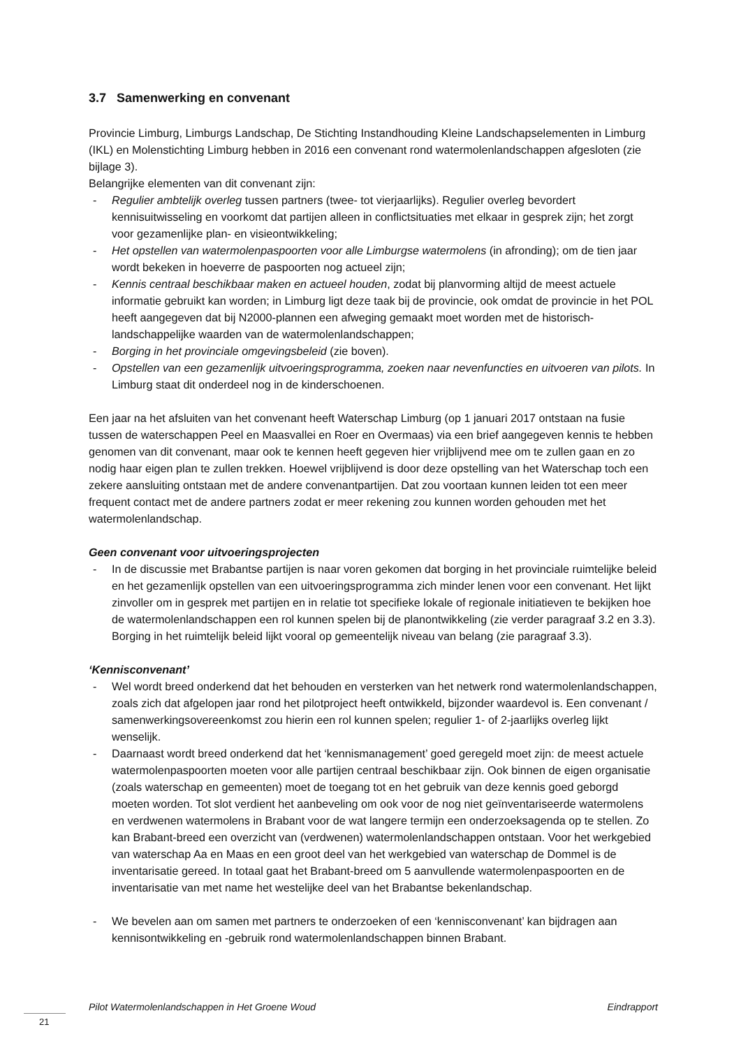3.7 Samenwerking en convenant
Provincie Limburg, Limburgs Landschap, De Stichting Instandhouding Kleine Landschapselementen in Limburg (IKL) en Molenstichting Limburg hebben in 2016 een convenant rond watermolenlandschappen afgesloten (zie bijlage 3).
Belangrijke elementen van dit convenant zijn:
- Regulier ambtelijk overleg tussen partners (twee- tot vierjaarlijks). Regulier overleg bevordert kennisuitwisseling en voorkomt dat partijen alleen in conflictsituaties met elkaar in gesprek zijn; het zorgt voor gezamenlijke plan- en visieontwikkeling;
- Het opstellen van watermolenpaspoorten voor alle Limburgse watermolens (in afronding); om de tien jaar wordt bekeken in hoeverre de paspoorten nog actueel zijn;
- Kennis centraal beschikbaar maken en actueel houden, zodat bij planvorming altijd de meest actuele informatie gebruikt kan worden; in Limburg ligt deze taak bij de provincie, ook omdat de provincie in het POL heeft aangegeven dat bij N2000-plannen een afweging gemaakt moet worden met de historisch-landschappelijke waarden van de watermolenlandschappen;
- Borging in het provinciale omgevingsbeleid (zie boven).
- Opstellen van een gezamenlijk uitvoeringsprogramma, zoeken naar nevenfuncties en uitvoeren van pilots. In Limburg staat dit onderdeel nog in de kinderschoenen.
Een jaar na het afsluiten van het convenant heeft Waterschap Limburg (op 1 januari 2017 ontstaan na fusie tussen de waterschappen Peel en Maasvallei en Roer en Overmaas) via een brief aangegeven kennis te hebben genomen van dit convenant, maar ook te kennen heeft gegeven hier vrijblijvend mee om te zullen gaan en zo nodig haar eigen plan te zullen trekken. Hoewel vrijblijvend is door deze opstelling van het Waterschap toch een zekere aansluiting ontstaan met de andere convenantpartijen. Dat zou voortaan kunnen leiden tot een meer frequent contact met de andere partners zodat er meer rekening zou kunnen worden gehouden met het watermolenlandschap.
Geen convenant voor uitvoeringsprojecten
- In de discussie met Brabantse partijen is naar voren gekomen dat borging in het provinciale ruimtelijke beleid en het gezamenlijk opstellen van een uitvoeringsprogramma zich minder lenen voor een convenant. Het lijkt zinvoller om in gesprek met partijen en in relatie tot specifieke lokale of regionale initiatieven te bekijken hoe de watermolenlandschappen een rol kunnen spelen bij de planontwikkeling (zie verder paragraaf 3.2 en 3.3). Borging in het ruimtelijk beleid lijkt vooral op gemeentelijk niveau van belang (zie paragraaf 3.3).
‘Kennisconvenant’
- Wel wordt breed onderkend dat het behouden en versterken van het netwerk rond watermolenlandschappen, zoals zich dat afgelopen jaar rond het pilotproject heeft ontwikkeld, bijzonder waardevol is. Een convenant / samenwerkingsovereenkomst zou hierin een rol kunnen spelen; regulier 1- of 2-jaarlijks overleg lijkt wenselijk.
- Daarnaast wordt breed onderkend dat het ‘kennismanagement’ goed geregeld moet zijn: de meest actuele watermolenpaspoorten moeten voor alle partijen centraal beschikbaar zijn. Ook binnen de eigen organisatie (zoals waterschap en gemeenten) moet de toegang tot en het gebruik van deze kennis goed geborgd moeten worden. Tot slot verdient het aanbeveling om ook voor de nog niet geïnventariseerde watermolens en verdwenen watermolens in Brabant voor de wat langere termijn een onderzoeksagenda op te stellen. Zo kan Brabant-breed een overzicht van (verdwenen) watermolenlandschappen ontstaan. Voor het werkgebied van waterschap Aa en Maas en een groot deel van het werkgebied van waterschap de Dommel is de inventarisatie gereed. In totaal gaat het Brabant-breed om 5 aanvullende watermolenpaspoorten en de inventarisatie van met name het westelijke deel van het Brabantse bekenlandschap.
- We bevelen aan om samen met partners te onderzoeken of een ‘kennisconvenant’ kan bijdragen aan kennisontwikkeling en -gebruik rond watermolenlandschappen binnen Brabant.
Pilot Watermolenlandschappen in Het Groene Woud Eindrapport
21